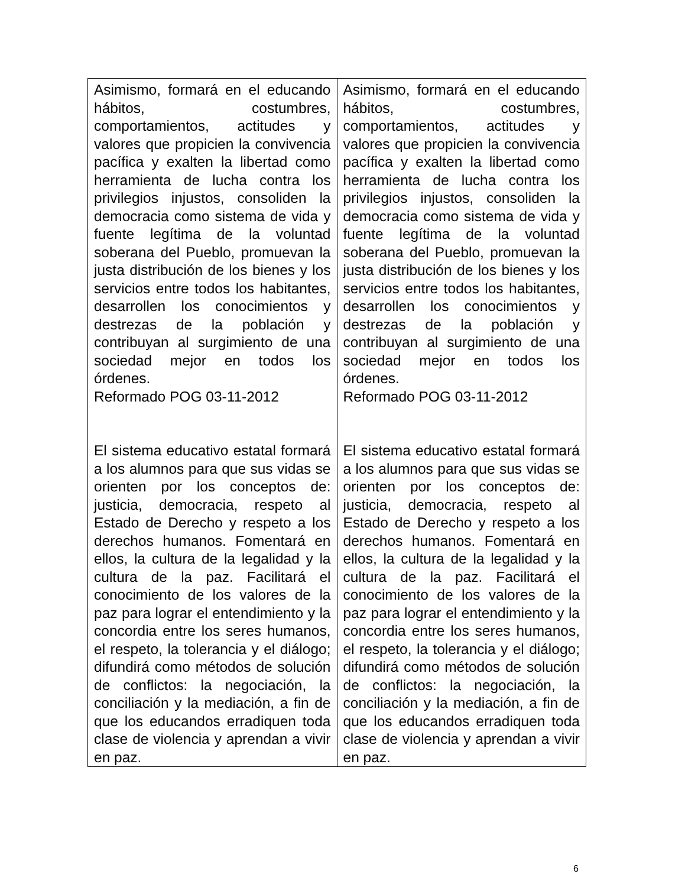| Asimismo, formará en el educando hábitos, costumbres, comportamientos, actitudes y valores que propicien la convivencia pacífica y exalten la libertad como herramienta de lucha contra los privilegios injustos, consoliden la democracia como sistema de vida y fuente legítima de la voluntad soberana del Pueblo, promuevan la justa distribución de los bienes y los servicios entre todos los habitantes, desarrollen los conocimientos y destrezas de la población y contribuyan al surgimiento de una sociedad mejor en todos los órdenes. Reformado POG 03-11-2012 El sistema educativo estatal formará a los alumnos para que sus vidas se orienten por los conceptos de: justicia, democracia, respeto al Estado de Derecho y respeto a los derechos humanos. Fomentará en ellos, la cultura de la legalidad y la cultura de la paz. Facilitará el conocimiento de los valores de la paz para lograr el entendimiento y la concordia entre los seres humanos, el respeto, la tolerancia y el diálogo; difundirá como métodos de solución de conflictos: la negociación, la conciliación y la mediación, a fin de que los educandos erradiquen toda clase de violencia y aprendan a vivir en paz. | Asimismo, formará en el educando hábitos, costumbres, comportamientos, actitudes y valores que propicien la convivencia pacífica y exalten la libertad como herramienta de lucha contra los privilegios injustos, consoliden la democracia como sistema de vida y fuente legítima de la voluntad soberana del Pueblo, promuevan la justa distribución de los bienes y los servicios entre todos los habitantes, desarrollen los conocimientos y destrezas de la población y contribuyan al surgimiento de una sociedad mejor en todos los órdenes. Reformado POG 03-11-2012 El sistema educativo estatal formará a los alumnos para que sus vidas se orienten por los conceptos de: justicia, democracia, respeto al Estado de Derecho y respeto a los derechos humanos. Fomentará en ellos, la cultura de la legalidad y la cultura de la paz. Facilitará el conocimiento de los valores de la paz para lograr el entendimiento y la concordia entre los seres humanos, el respeto, la tolerancia y el diálogo; difundirá como métodos de solución de conflictos: la negociación, la conciliación y la mediación, a fin de que los educandos erradiquen toda clase de violencia y aprendan a vivir en paz. |
6